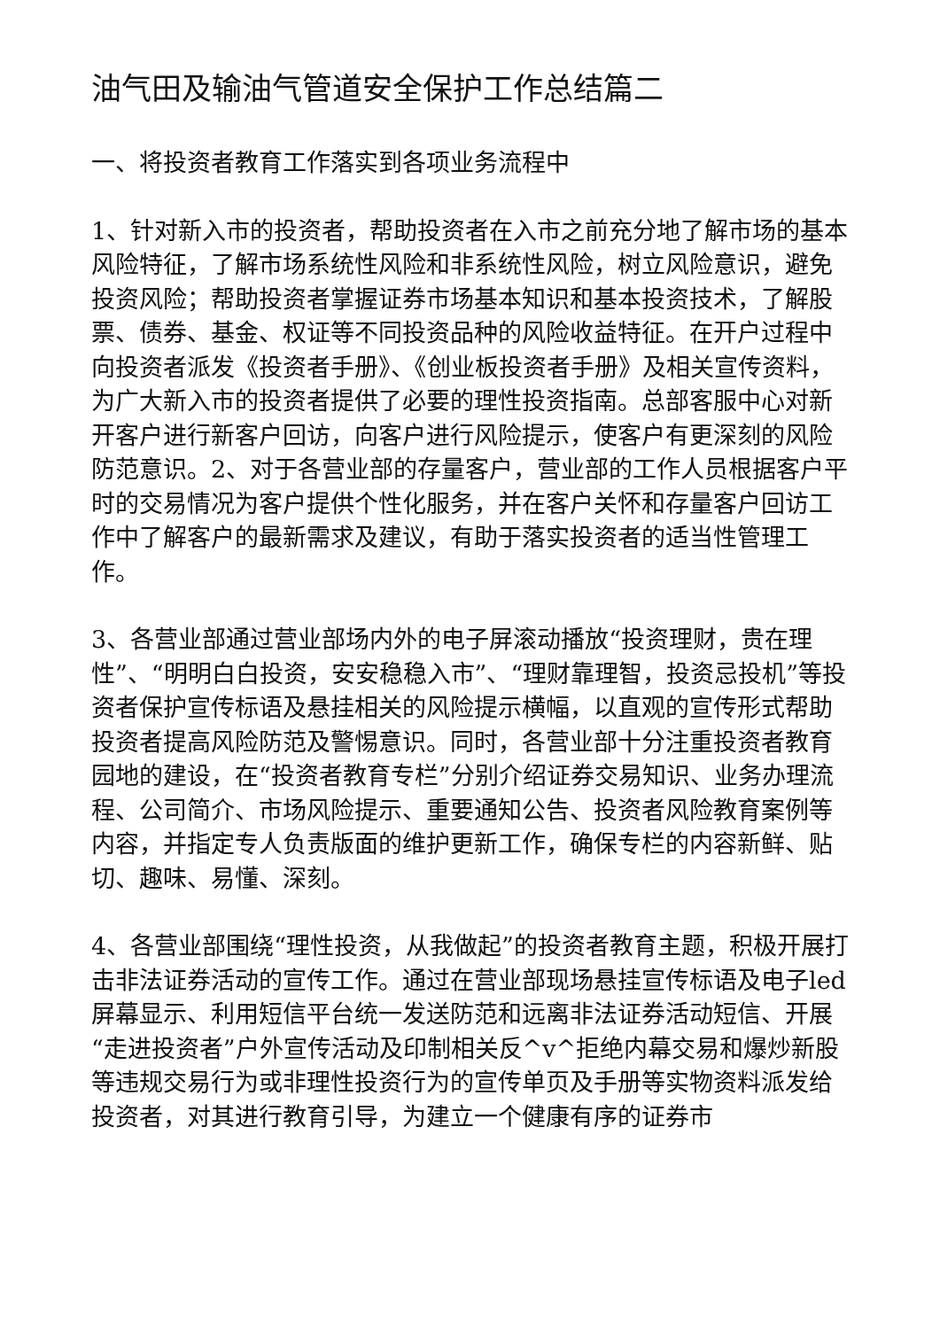油气田及输油气管道安全保护工作总结篇二
一、将投资者教育工作落实到各项业务流程中
1、针对新入市的投资者，帮助投资者在入市之前充分地了解市场的基本风险特征，了解市场系统性风险和非系统性风险，树立风险意识，避免投资风险；帮助投资者掌握证券市场基本知识和基本投资技术，了解股票、债券、基金、权证等不同投资品种的风险收益特征。在开户过程中向投资者派发《投资者手册》、《创业板投资者手册》及相关宣传资料，为广大新入市的投资者提供了必要的理性投资指南。总部客服中心对新开客户进行新客户回访，向客户进行风险提示，使客户有更深刻的风险防范意识。2、对于各营业部的存量客户，营业部的工作人员根据客户平时的交易情况为客户提供个性化服务，并在客户关怀和存量客户回访工作中了解客户的最新需求及建议，有助于落实投资者的适当性管理工作。
3、各营业部通过营业部场内外的电子屏滚动播放“投资理财，贵在理性”、“明明白白投资，安安稳稳入市”、“理财靠理智，投资忌投机”等投资者保护宣传标语及悬挂相关的风险提示横幅，以直观的宣传形式帮助投资者提高风险防范及警惕意识。同时，各营业部十分注重投资者教育园地的建设，在“投资者教育专栏”分别介绍证券交易知识、业务办理流程、公司简介、市场风险提示、重要通知公告、投资者风险教育案例等内容，并指定专人负责版面的维护更新工作，确保专栏的内容新鲜、贴切、趣味、易懂、深刻。
4、各营业部围绕“理性投资，从我做起”的投资者教育主题，积极开展打击非法证券活动的宣传工作。通过在营业部现场悬挂宣传标语及电子led屏幕显示、利用短信平台统一发送防范和远离非法证券活动短信、开展“走进投资者”户外宣传活动及印制相关反^v^拒绝内幕交易和爆炒新股等违规交易行为或非理性投资行为的宣传单页及手册等实物资料派发给投资者，对其进行教育引导，为建立一个健康有序的证券市